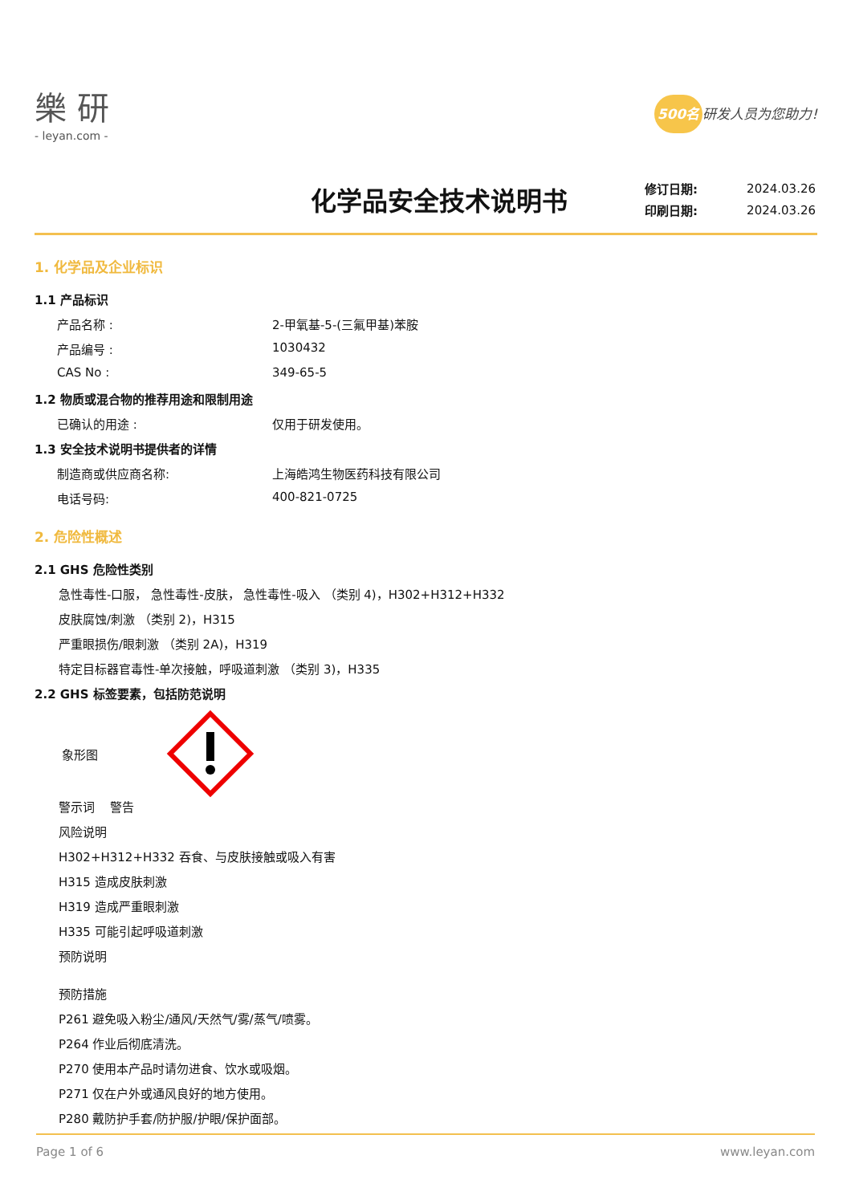樂 研
- leyan.com -
500名 研发人员为您助力!
化学品安全技术说明书
| 修订日期: | 2024.03.26 |
| 印刷日期: | 2024.03.26 |
1. 化学品及企业标识
1.1 产品标识
产品名称 : 2-甲氧基-5-(三氟甲基)苯胺
产品编号 : 1030432
CAS No : 349-65-5
1.2 物质或混合物的推荐用途和限制用途
已确认的用途 : 仅用于研发使用。
1.3 安全技术说明书提供者的详情
制造商或供应商名称: 上海皓鸿生物医药科技有限公司
电话号码: 400-821-0725
2. 危险性概述
2.1 GHS 危险性类别
急性毒性-口服， 急性毒性-皮肤， 急性毒性-吸入 （类别 4)，H302+H312+H332
皮肤腐蚀/刺激 （类别 2)，H315
严重眼损伤/眼刺激 （类别 2A)，H319
特定目标器官毒性-单次接触，呼吸道刺激 （类别 3)，H335
2.2 GHS 标签要素，包括防范说明
象形图
警示词 警告
风险说明
H302+H312+H332 吞食、与皮肤接触或吸入有害
H315 造成皮肤刺激
H319 造成严重眼刺激
H335 可能引起呼吸道刺激
预防说明
预防措施
P261 避免吸入粉尘/通风/天然气/雾/蒸气/喷雾。
P264 作业后彻底清洗。
P270 使用本产品时请勿进食、饮水或吸烟。
P271 仅在户外或通风良好的地方使用。
P280 戴防护手套/防护服/护眼/保护面部。
Page 1 of 6 www.leyan.com